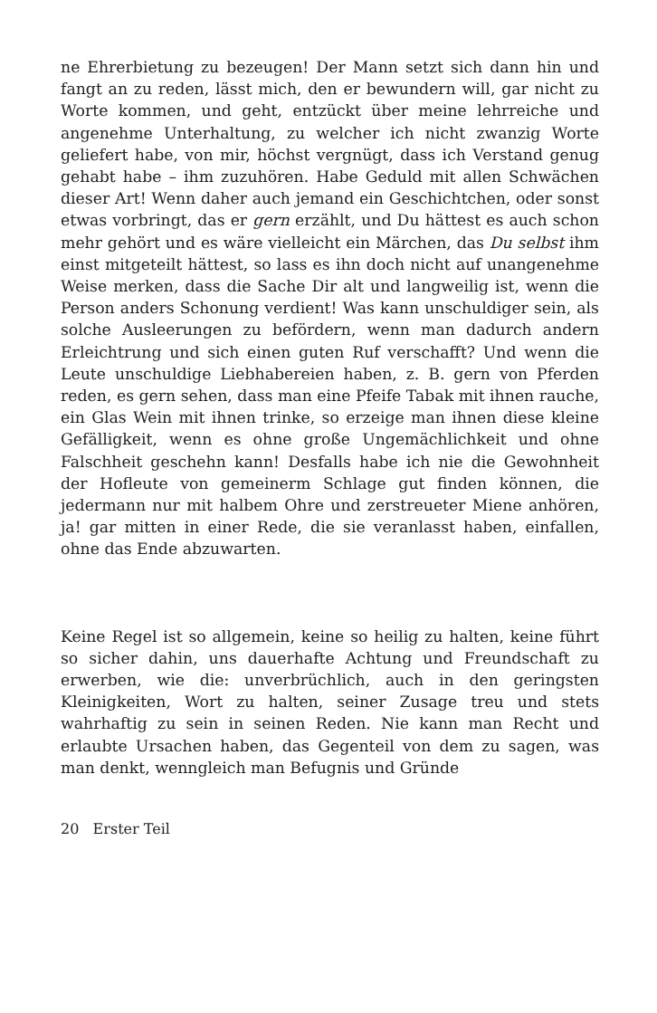ne Ehrerbietung zu bezeugen! Der Mann setzt sich dann hin und fangt an zu reden, lässt mich, den er bewundern will, gar nicht zu Worte kommen, und geht, entzückt über meine lehrreiche und angenehme Unterhaltung, zu welcher ich nicht zwanzig Worte geliefert habe, von mir, höchst vergnügt, dass ich Verstand genug gehabt habe – ihm zuzuhören. Habe Geduld mit allen Schwächen dieser Art! Wenn daher auch jemand ein Geschichtchen, oder sonst etwas vorbringt, das er gern erzählt, und Du hättest es auch schon mehr gehört und es wäre vielleicht ein Märchen, das Du selbst ihm einst mitgeteilt hättest, so lass es ihn doch nicht auf unangenehme Weise merken, dass die Sache Dir alt und langweilig ist, wenn die Person anders Schonung verdient! Was kann unschuldiger sein, als solche Ausleerungen zu befördern, wenn man dadurch andern Erleichtrung und sich einen guten Ruf verschafft? Und wenn die Leute unschuldige Liebhabereien haben, z. B. gern von Pferden reden, es gern sehen, dass man eine Pfeife Tabak mit ihnen rauche, ein Glas Wein mit ihnen trinke, so erzeige man ihnen diese kleine Gefälligkeit, wenn es ohne große Ungemächlichkeit und ohne Falschheit geschehn kann! Desfalls habe ich nie die Gewohnheit der Hofleute von gemeinerm Schlage gut finden können, die jedermann nur mit halbem Ohre und zerstreueter Miene anhören, ja! gar mitten in einer Rede, die sie veranlasst haben, einfallen, ohne das Ende abzuwarten.
Keine Regel ist so allgemein, keine so heilig zu halten, keine führt so sicher dahin, uns dauerhafte Achtung und Freundschaft zu erwerben, wie die: unverbrüchlich, auch in den geringsten Kleinigkeiten, Wort zu halten, seiner Zusage treu und stets wahrhaftig zu sein in seinen Reden. Nie kann man Recht und erlaubte Ursachen haben, das Gegenteil von dem zu sagen, was man denkt, wenngleich man Befugnis und Gründe
20 Erster Teil